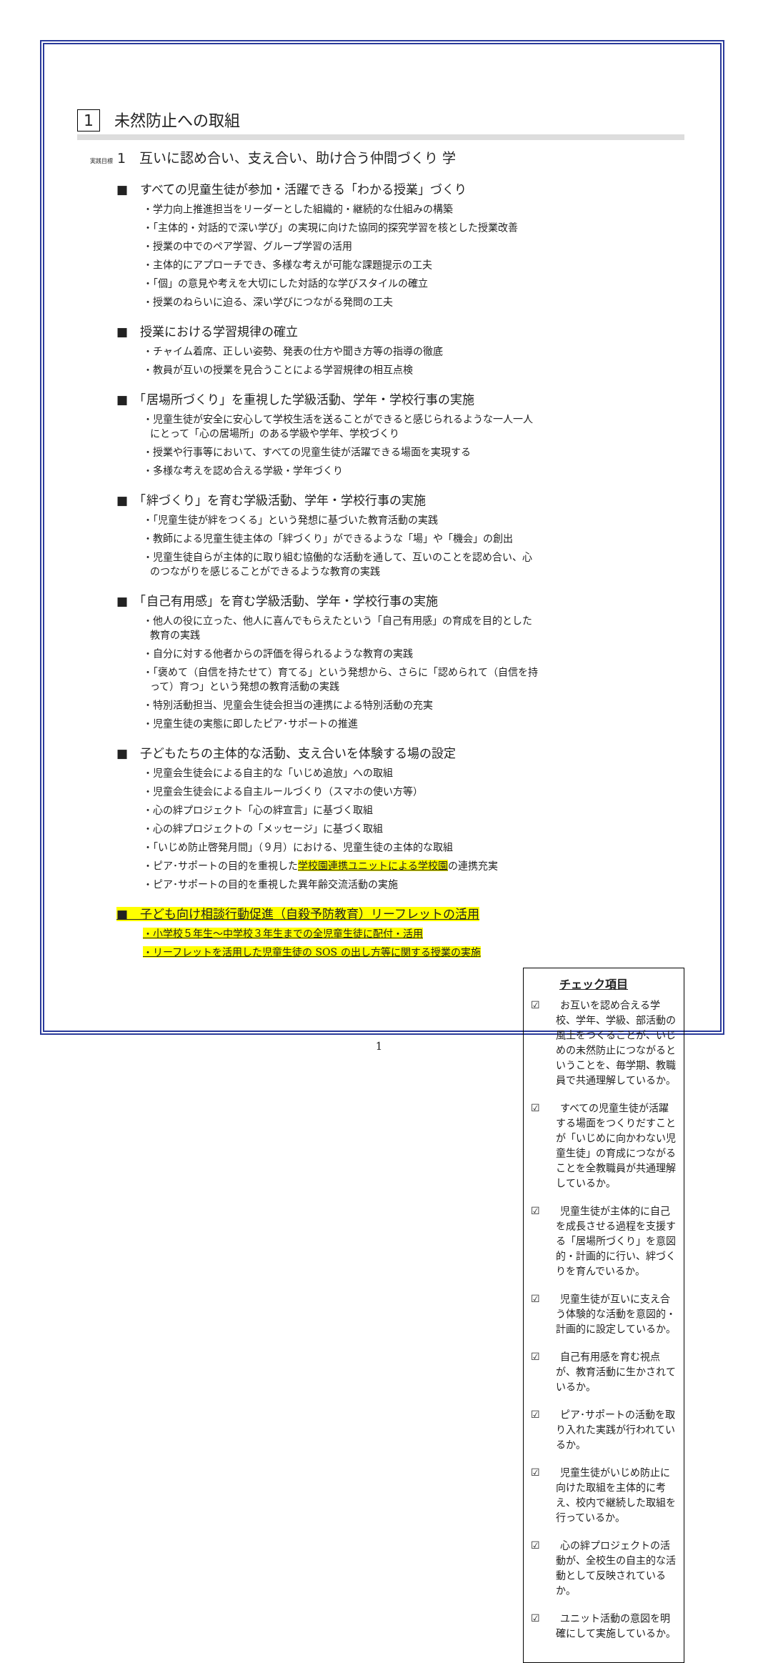1 未然防止への取組
実践目標 1　互いに認め合い、支え合い、助け合う仲間づくり 学
■　すべての児童生徒が参加・活躍できる「わかる授業」づくり
・学力向上推進担当をリーダーとした組織的・継続的な仕組みの構築
・「主体的・対話的で深い学び」の実現に向けた協同的探究学習を核とした授業改善
・授業の中でのペア学習、グループ学習の活用
・主体的にアプローチでき、多様な考えが可能な課題提示の工夫
・「個」の意見や考えを大切にした対話的な学びスタイルの確立
・授業のねらいに迫る、深い学びにつながる発問の工夫
■　授業における学習規律の確立
・チャイム着席、正しい姿勢、発表の仕方や聞き方等の指導の徹底
・教員が互いの授業を見合うことによる学習規律の相互点検
■　「居場所づくり」を重視した学級活動、学年・学校行事の実施
・児童生徒が安全に安心して学校生活を送ることができると感じられるような一人一人にとって「心の居場所」のある学級や学年、学校づくり
・授業や行事等において、すべての児童生徒が活躍できる場面を実現する
・多様な考えを認め合える学級・学年づくり
■　「絆づくり」を育む学級活動、学年・学校行事の実施
・「児童生徒が絆をつくる」という発想に基づいた教育活動の実践
・教師による児童生徒主体の「絆づくり」ができるような「場」や「機会」の創出
・児童生徒自らが主体的に取り組む協働的な活動を通して、互いのことを認め合い、心のつながりを感じることができるような教育の実践
■　「自己有用感」を育む学級活動、学年・学校行事の実施
・他人の役に立った、他人に喜んでもらえたという「自己有用感」の育成を目的とした教育の実践
・自分に対する他者からの評価を得られるような教育の実践
・「褒めて（自信を持たせて）育てる」という発想から、さらに「認められて（自信を持って）育つ」という発想の教育活動の実践
・特別活動担当、児童会生徒会担当の連携による特別活動の充実
・児童生徒の実態に即したピア･サポートの推進
■　子どもたちの主体的な活動、支え合いを体験する場の設定
・児童会生徒会による自主的な「いじめ追放」への取組
・児童会生徒会による自主ルールづくり（スマホの使い方等）
・心の絆プロジェクト「心の絆宣言」に基づく取組
・心の絆プロジェクトの「メッセージ」に基づく取組
・「いじめ防止啓発月間」（９月）における、児童生徒の主体的な取組
・ピア･サポートの目的を重視した学校園連携ユニットによる学校園の連携充実
・ピア･サポートの目的を重視した異年齢交流活動の実施
■　子ども向け相談行動促進（自殺予防教育）リーフレットの活用
・小学校５年生～中学校３年生までの全児童生徒に配付・活用
・リーフレットを活用した児童生徒の SOS の出し方等に関する授業の実施
チェック項目
☑　　お互いを認め合える学校、学年、学級、部活動の風土をつくることが、いじめの未然防止につながるということを、毎学期、教職員で共通理解しているか。
☑　　すべての児童生徒が活躍する場面をつくりだすことが「いじめに向かわない児童生徒」の育成につながることを全教職員が共通理解しているか。
☑　　児童生徒が主体的に自己を成長させる過程を支援する「居場所づくり」を意図的・計画的に行い、絆づくりを育んでいるか。
☑　　児童生徒が互いに支え合う体験的な活動を意図的・計画的に設定しているか。
☑　　自己有用感を育む視点が、教育活動に生かされているか。
☑　　ピア･サポートの活動を取り入れた実践が行われているか。
☑　　児童生徒がいじめ防止に向けた取組を主体的に考え、校内で継続した取組を行っているか。
☑　　心の絆プロジェクトの活動が、全校生の自主的な活動として反映されているか。
☑　　ユニット活動の意図を明確にして実施しているか。
1